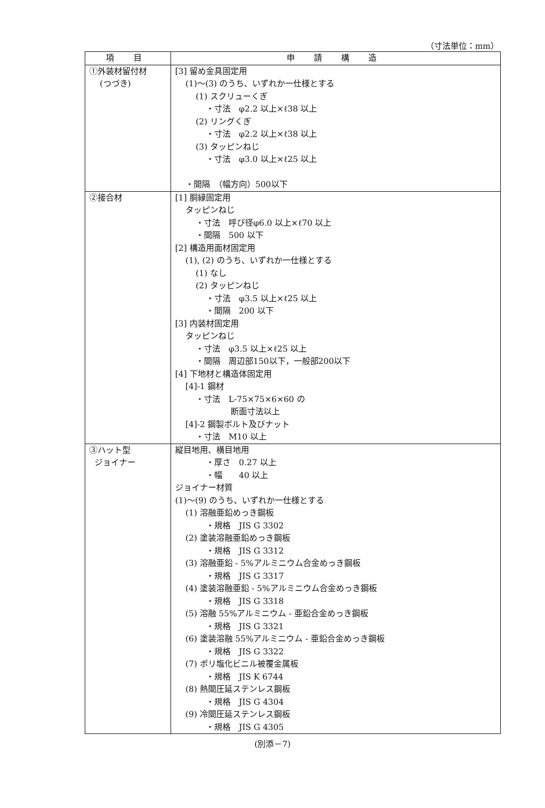（寸法単位：mm）
| 項 目 | 申 請 構 造 |
| --- | --- |
| ①外装材留付材 (つづき) | [3] 留め金具固定用 (1)～(3) のうち、いずれか一仕様とする (1) スクリューくぎ ・寸法 φ2.2 以上×ℓ38 以上 (2) リングくぎ ・寸法 φ2.2 以上×ℓ38 以上 (3) タッピンねじ ・寸法 φ3.0 以上×ℓ25 以上 ・間隔 （幅方向）500以下 |
| ②接合材 | [1] 胴縁固定用 タッピンねじ ・寸法 呼び径φ6.0 以上×ℓ70 以上 ・間隔 500 以下 [2] 構造用面材固定用 (1), (2) のうち、いずれか一仕様とする (1) なし (2) タッピンねじ ・寸法 φ3.5 以上×ℓ25 以上 ・間隔 200 以下 [3] 内装材固定用 タッピンねじ ・寸法 φ3.5 以上×ℓ25 以上 ・間隔 周辺部150以下，一般部200以下 [4] 下地材と構造体固定用 [4]-1 鋼材 ・寸法 L-75×75×6×60 の 断面寸法以上 [4]-2 鋼製ボルト及びナット ・寸法 M10 以上 |
| ③ハット型 ジョイナー | 縦目地用、横目地用 ・厚さ 0.27 以上 ・幅 40 以上 ジョイナー材質 (1)～(9) のうち、いずれか一仕様とする (1) 溶融亜鉛めっき鋼板 ・規格 JIS G 3302 (2) 塗装溶融亜鉛めっき鋼板 ・規格 JIS G 3312 (3) 溶融亜鉛 - 5%アルミニウム合金めっき鋼板 ・規格 JIS G 3317 (4) 塗装溶融亜鉛 - 5%アルミニウム合金めっき鋼板 ・規格 JIS G 3318 (5) 溶融 55%アルミニウム - 亜鉛合金めっき鋼板 ・規格 JIS G 3321 (6) 塗装溶融 55%アルミニウム - 亜鉛合金めっき鋼板 ・規格 JIS G 3322 (7) ポリ塩化ビニル被覆金属板 ・規格 JIS K 6744 (8) 熱間圧延ステンレス鋼板 ・規格 JIS G 4304 (9) 冷間圧延ステンレス鋼板 ・規格 JIS G 4305 |
(別添－7)